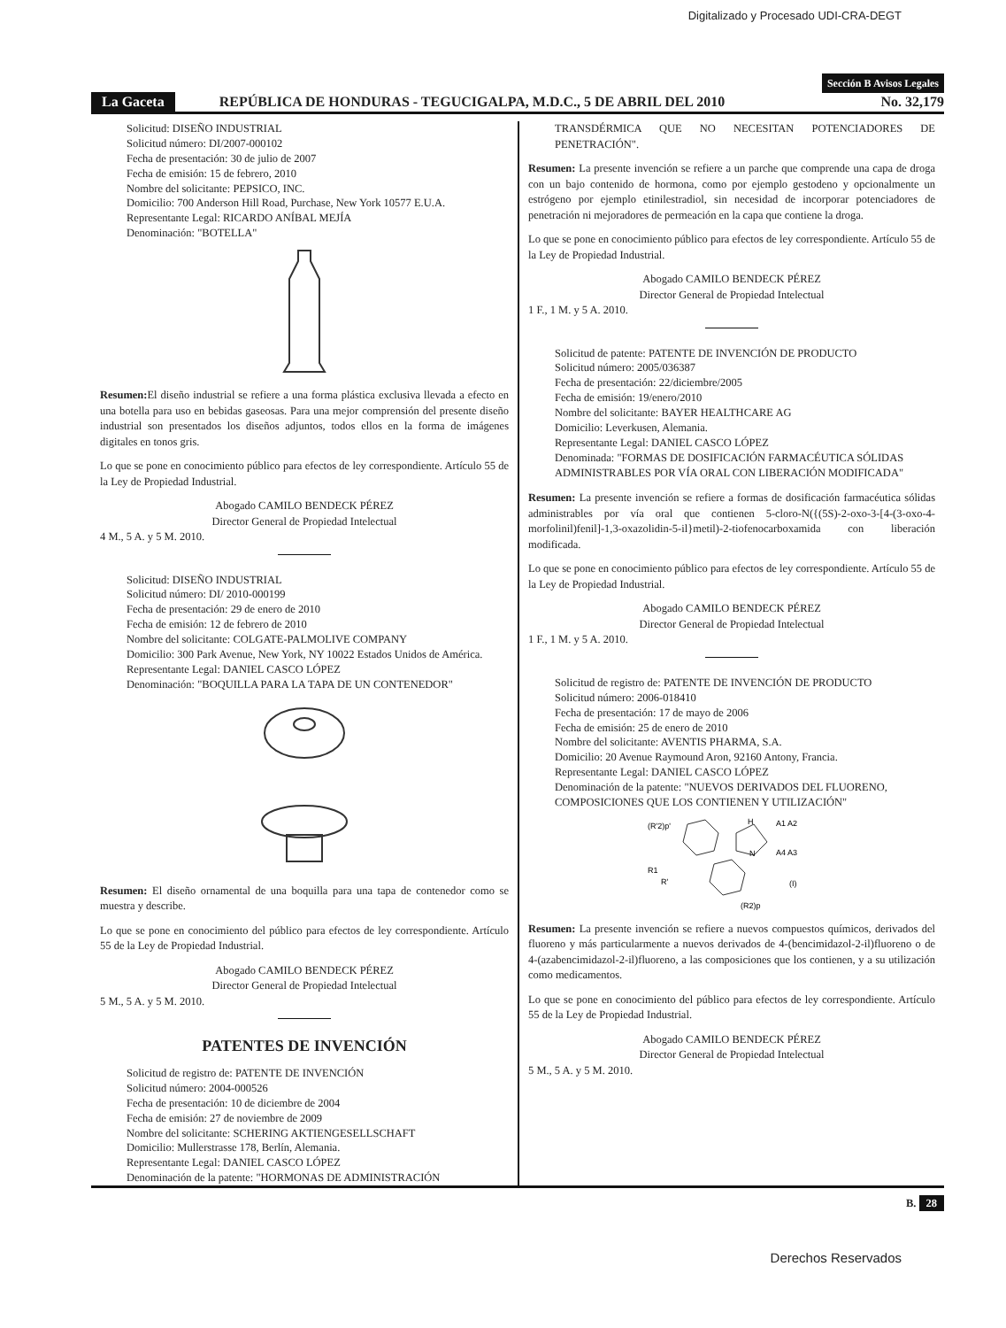Digitalizado y Procesado UDI-CRA-DEGT
Sección B Avisos Legales
La Gaceta REPÚBLICA DE HONDURAS - TEGUCIGALPA, M.D.C., 5 DE ABRIL DEL 2010 No. 32,179
Solicitud: DISEÑO INDUSTRIAL
Solicitud número: DI/2007-000102
Fecha de presentación: 30 de julio de 2007
Fecha de emisión: 15 de febrero, 2010
Nombre del solicitante: PEPSICO, INC.
Domicilio: 700 Anderson Hill Road, Purchase, New York 10577 E.U.A.
Representante Legal: RICARDO ANÍBAL MEJÍA
Denominación: "BOTELLA"
Resumen: El diseño industrial se refiere a una forma plástica exclusiva llevada a efecto en una botella para uso en bebidas gaseosas. Para una mejor comprensión del presente diseño industrial son presentados los diseños adjuntos, todos ellos en la forma de imágenes digitales en tonos gris.
Lo que se pone en conocimiento público para efectos de ley correspondiente. Artículo 55 de la Ley de Propiedad Industrial.
Abogado CAMILO BENDECK PÉREZ
Director General de Propiedad Intelectual
4 M., 5 A. y 5 M. 2010.
Solicitud: DISEÑO INDUSTRIAL
Solicitud número: DI/ 2010-000199
Fecha de presentación: 29 de enero de 2010
Fecha de emisión: 12 de febrero de 2010
Nombre del solicitante: COLGATE-PALMOLIVE COMPANY
Domicilio: 300 Park Avenue, New York, NY 10022 Estados Unidos de América.
Representante Legal: DANIEL CASCO LÓPEZ
Denominación: "BOQUILLA PARA LA TAPA DE UN CONTENEDOR"
Resumen: El diseño ornamental de una boquilla para una tapa de contenedor como se muestra y describe.
Lo que se pone en conocimiento del público para efectos de ley correspondiente. Artículo 55 de la Ley de Propiedad Industrial.
Abogado CAMILO BENDECK PÉREZ
Director General de Propiedad Intelectual
5 M., 5 A. y 5 M. 2010.
PATENTES DE INVENCIÓN
Solicitud de registro de: PATENTE DE INVENCIÓN
Solicitud número: 2004-000526
Fecha de presentación: 10 de diciembre de 2004
Fecha de emisión: 27 de noviembre de 2009
Nombre del solicitante: SCHERING AKTIENGESELLSCHAFT
Domicilio: Mullerstrasse 178, Berlín, Alemania.
Representante Legal: DANIEL CASCO LÓPEZ
Denominación de la patente: "HORMONAS DE ADMINISTRACIÓN
TRANSDÉRMICA QUE NO NECESITAN POTENCIADORES DE PENETRACIÓN".
Resumen: La presente invención se refiere a un parche que comprende una capa de droga con un bajo contenido de hormona, como por ejemplo gestodeno y opcionalmente un estrógeno por ejemplo etinilestradiol, sin necesidad de incorporar potenciadores de penetración ni mejoradores de permeación en la capa que contiene la droga.
Lo que se pone en conocimiento público para efectos de ley correspondiente. Artículo 55 de la Ley de Propiedad Industrial.
Abogado CAMILO BENDECK PÉREZ
Director General de Propiedad Intelectual
1 F., 1 M. y 5 A. 2010.
Solicitud de patente: PATENTE DE INVENCIÓN DE PRODUCTO
Solicitud número: 2005/036387
Fecha de presentación: 22/diciembre/2005
Fecha de emisión: 19/enero/2010
Nombre del solicitante: BAYER HEALTHCARE AG
Domicilio: Leverkusen, Alemania.
Representante Legal: DANIEL CASCO LÓPEZ
Denominada: "FORMAS DE DOSIFICACIÓN FARMACÉUTICA SÓLIDAS ADMINISTRABLES POR VÍA ORAL CON LIBERACIÓN MODIFICADA"
Resumen: La presente invención se refiere a formas de dosificación farmacéutica sólidas administrables por vía oral que contienen 5-cloro-N({(5S)-2-oxo-3-[4-(3-oxo-4-morfolinil)fenil]-1,3-oxazolidin-5-il}metil)-2-tiofenocarboxamida con liberación modificada.
Lo que se pone en conocimiento público para efectos de ley correspondiente. Artículo 55 de la Ley de Propiedad Industrial.
Abogado CAMILO BENDECK PÉREZ
Director General de Propiedad Intelectual
1 F., 1 M. y 5 A. 2010.
Solicitud de registro de: PATENTE DE INVENCIÓN DE PRODUCTO
Solicitud número: 2006-018410
Fecha de presentación: 17 de mayo de 2006
Fecha de emisión: 25 de enero de 2010
Nombre del solicitante: AVENTIS PHARMA, S.A.
Domicilio: 20 Avenue Raymound Aron, 92160 Antony, Francia.
Representante Legal: DANIEL CASCO LÓPEZ
Denominación de la patente: "NUEVOS DERIVADOS DEL FLUORENO, COMPOSICIONES QUE LOS CONTIENEN Y UTILIZACIÓN"
(R'2)p'
H
N
A1 A2
A4 A3
R1
R'
(R2)p
(I)
Resumen: La presente invención se refiere a nuevos compuestos químicos, derivados del fluoreno y más particularmente a nuevos derivados de 4-(bencimidazol-2-il)fluoreno o de 4-(azabencimidazol-2-il)fluoreno, a las composiciones que los contienen, y a su utilización como medicamentos.
Lo que se pone en conocimiento del público para efectos de ley correspondiente. Artículo 55 de la Ley de Propiedad Industrial.
Abogado CAMILO BENDECK PÉREZ
Director General de Propiedad Intelectual
5 M., 5 A. y 5 M. 2010.
B. 28
Derechos Reservados